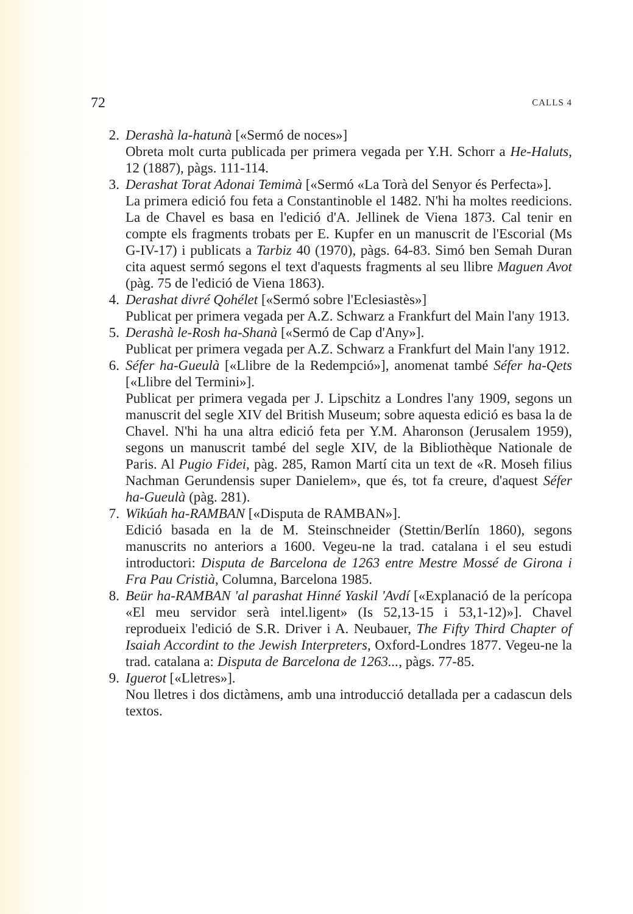72 CALLS 4
2. Derashà la-hatunà [«Sermó de noces»]
Obreta molt curta publicada per primera vegada per Y.H. Schorr a He-Haluts, 12 (1887), pàgs. 111-114.
3. Derashat Torat Adonai Temimà [«Sermó «La Torà del Senyor és Perfecta»].
La primera edició fou feta a Constantinoble el 1482. N'hi ha moltes reedicions. La de Chavel es basa en l'edició d'A. Jellinek de Viena 1873. Cal tenir en compte els fragments trobats per E. Kupfer en un manuscrit de l'Escorial (Ms G-IV-17) i publicats a Tarbiz 40 (1970), pàgs. 64-83. Simó ben Semah Duran cita aquest sermó segons el text d'aquests fragments al seu llibre Maguen Avot (pàg. 75 de l'edició de Viena 1863).
4. Derashat divré Qohélet [«Sermó sobre l'Eclesiastès»]
Publicat per primera vegada per A.Z. Schwarz a Frankfurt del Main l'any 1913.
5. Derashà le-Rosh ha-Shanà [«Sermó de Cap d'Any»].
Publicat per primera vegada per A.Z. Schwarz a Frankfurt del Main l'any 1912.
6. Séfer ha-Gueulà [«Llibre de la Redempció»], anomenat també Séfer ha-Qets [«Llibre del Termini»].
Publicat per primera vegada per J. Lipschitz a Londres l'any 1909, segons un manuscrit del segle XIV del British Museum; sobre aquesta edició es basa la de Chavel. N'hi ha una altra edició feta per Y.M. Aharonson (Jerusalem 1959), segons un manuscrit també del segle XIV, de la Bibliothèque Nationale de Paris. Al Pugio Fidei, pàg. 285, Ramon Martí cita un text de «R. Moseh filius Nachman Gerundensis super Danielem», que és, tot fa creure, d'aquest Séfer ha-Gueulà (pàg. 281).
7. Wikúah ha-RAMBAN [«Disputa de RAMBAN»].
Edició basada en la de M. Steinschneider (Stettin/Berlín 1860), segons manuscrits no anteriors a 1600. Vegeu-ne la trad. catalana i el seu estudi introductori: Disputa de Barcelona de 1263 entre Mestre Mossé de Girona i Fra Pau Cristià, Columna, Barcelona 1985.
8. Beür ha-RAMBAN 'al parashat Hinné Yaskil 'Avdí [«Explanació de la perícopa «El meu servidor serà intel.ligent» (Is 52,13-15 i 53,1-12)»]. Chavel reprodueix l'edició de S.R. Driver i A. Neubauer, The Fifty Third Chapter of Isaiah Accordint to the Jewish Interpreters, Oxford-Londres 1877. Vegeu-ne la trad. catalana a: Disputa de Barcelona de 1263..., pàgs. 77-85.
9. Iguerot [«Lletres»].
Nou lletres i dos dictàmens, amb una introducció detallada per a cadascun dels textos.